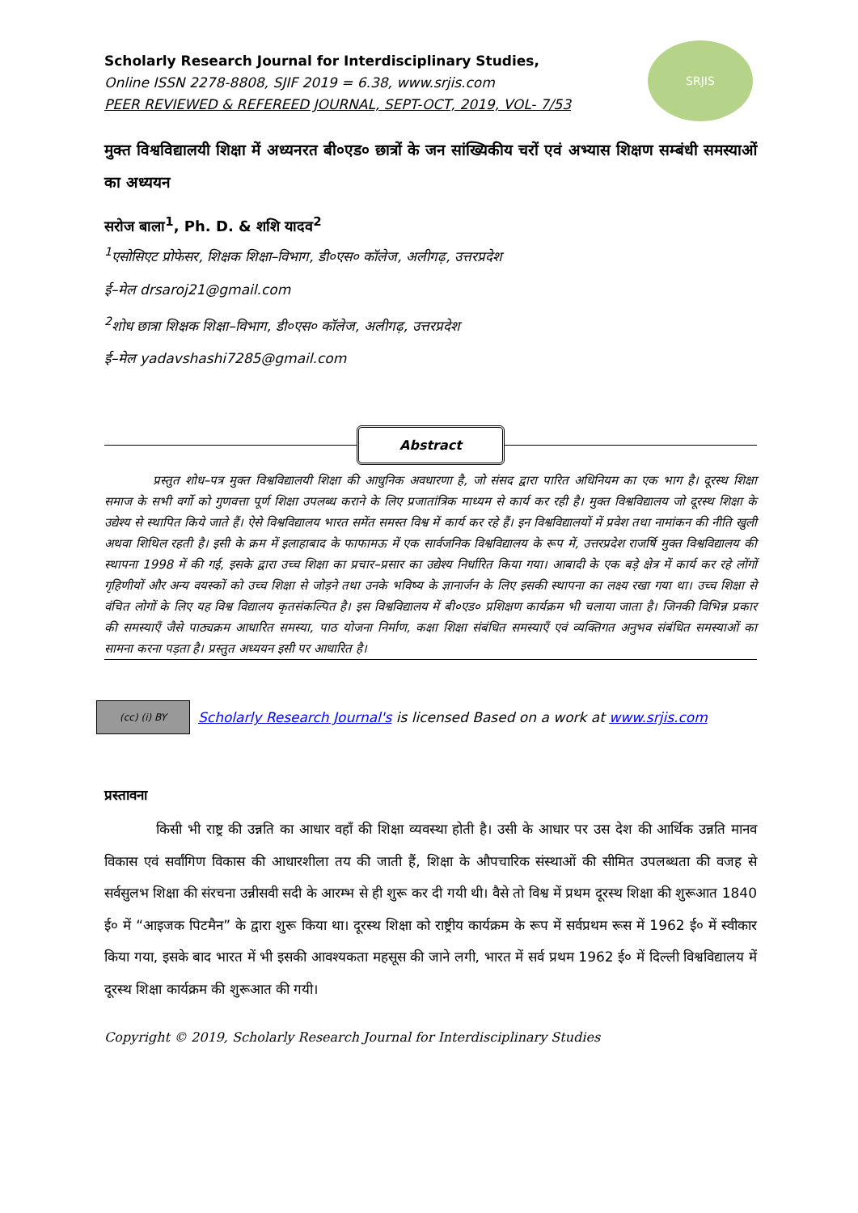SRJIS
Scholarly Research Journal for Interdisciplinary Studies,
Online ISSN 2278-8808, SJIF 2019 = 6.38, www.srjis.com
PEER REVIEWED & REFEREED JOURNAL, SEPT-OCT, 2019, VOL- 7/53
मुक्त विश्वविद्यालयी शिक्षा में अध्यनरत बी०एड० छात्रों के जन सांख्यिकीय चरों एवं अभ्यास शिक्षण सम्बंधी समस्याओं का अध्ययन
सरोज बाला<sup>1</sup>, Ph. D. & शशि यादव<sup>2</sup>
<sup>1</sup> एसोसिएट प्रोफेसर, शिक्षक शिक्षा–विभाग, डी०एस० कॉलेज, अलीगढ़, उत्तरप्रदेश
ई–मेल drsaroj21@gmail.com
<sup>2</sup> शोध छात्रा शिक्षक शिक्षा–विभाग, डी०एस० कॉलेज, अलीगढ़, उत्तरप्रदेश
ई–मेल yadavshashi7285@gmail.com
Abstract
प्रस्तुत शोध–पत्र मुक्त विश्वविद्यालयी शिक्षा की आधुनिक अवधारणा है, जो संसद द्वारा पारित अधिनियम का एक भाग है। दूरस्थ शिक्षा समाज के सभी वर्गो को गुणवत्ता पूर्ण शिक्षा उपलब्ध कराने के लिए प्रजातांत्रिक माध्यम से कार्य कर रही है। मुक्त विश्वविद्यालय जो दूरस्थ शिक्षा के उद्येश्य से स्थापित किये जाते हैं। ऐसे विश्वविद्यालय भारत समेंत समस्त विश्व में कार्य कर रहे हैं। इन विश्वविद्यालयों में प्रवेश तथा नामांकन की नीति खुली अथवा शिथिल रहती है। इसी के क्रम में इलाहाबाद के फाफामऊ में एक सार्वजनिक विश्वविद्यालय के रूप में, उत्तरप्रदेश राजर्षि मुक्त विश्वविद्यालय की स्थापना 1998 में की गई, इसके द्वारा उच्च शिक्षा का प्रचार–प्रसार का उद्येश्य निर्धारित किया गया। आबादी के एक बड़े क्षेत्र में कार्य कर रहे लोंगों गृहिणीयों और अन्य वयस्कों को उच्च शिक्षा से जोड़ने तथा उनके भविष्य के ज्ञानार्जन के लिए इसकी स्थापना का लक्ष्य रखा गया था। उच्च शिक्षा से वंचित लोगों के लिए यह विश्व विद्यालय कृतसंकल्पित है। इस विश्वविद्यालय में बी०एड० प्रशिक्षण कार्यक्रम भी चलाया जाता है। जिनकी विभिन्न प्रकार की समस्याएँ जैसे पाठ्यक्रम आधारित समस्या, पाठ योजना निर्माण, कक्षा शिक्षा संबंधित समस्याएँ एवं व्यक्तिगत अनुभव संबंधित समस्याओं का सामना करना पड़ता है। प्रस्तुत अध्ययन इसी पर आधारित है।
(cc) (i) BY
Scholarly Research Journal's is licensed Based on a work at www.srjis.com
प्रस्तावना
किसी भी राष्ट्र की उन्नति का आधार वहाँ की शिक्षा व्यवस्था होती है। उसी के आधार पर उस देश की आर्थिक उन्नति मानव विकास एवं सर्वांगिण विकास की आधारशीला तय की जाती हैं, शिक्षा के औपचारिक संस्थाओं की सीमित उपलब्धता की वजह से सर्वसुलभ शिक्षा की संरचना उन्नीसवी सदी के आरम्भ से ही शुरू कर दी गयी थी। वैसे तो विश्व में प्रथम दूरस्थ शिक्षा की शुरूआत 1840 ई० में “आइजक पिटमैन” के द्वारा शुरू किया था। दूरस्थ शिक्षा को राष्ट्रीय कार्यक्रम के रूप में सर्वप्रथम रूस में 1962 ई० में स्वीकार किया गया, इसके बाद भारत में भी इसकी आवश्यकता महसूस की जाने लगी, भारत में सर्व प्रथम 1962 ई० में दिल्ली विश्वविद्यालय में दूरस्थ शिक्षा कार्यक्रम की शुरूआत की गयी।
Copyright © 2019, Scholarly Research Journal for Interdisciplinary Studies